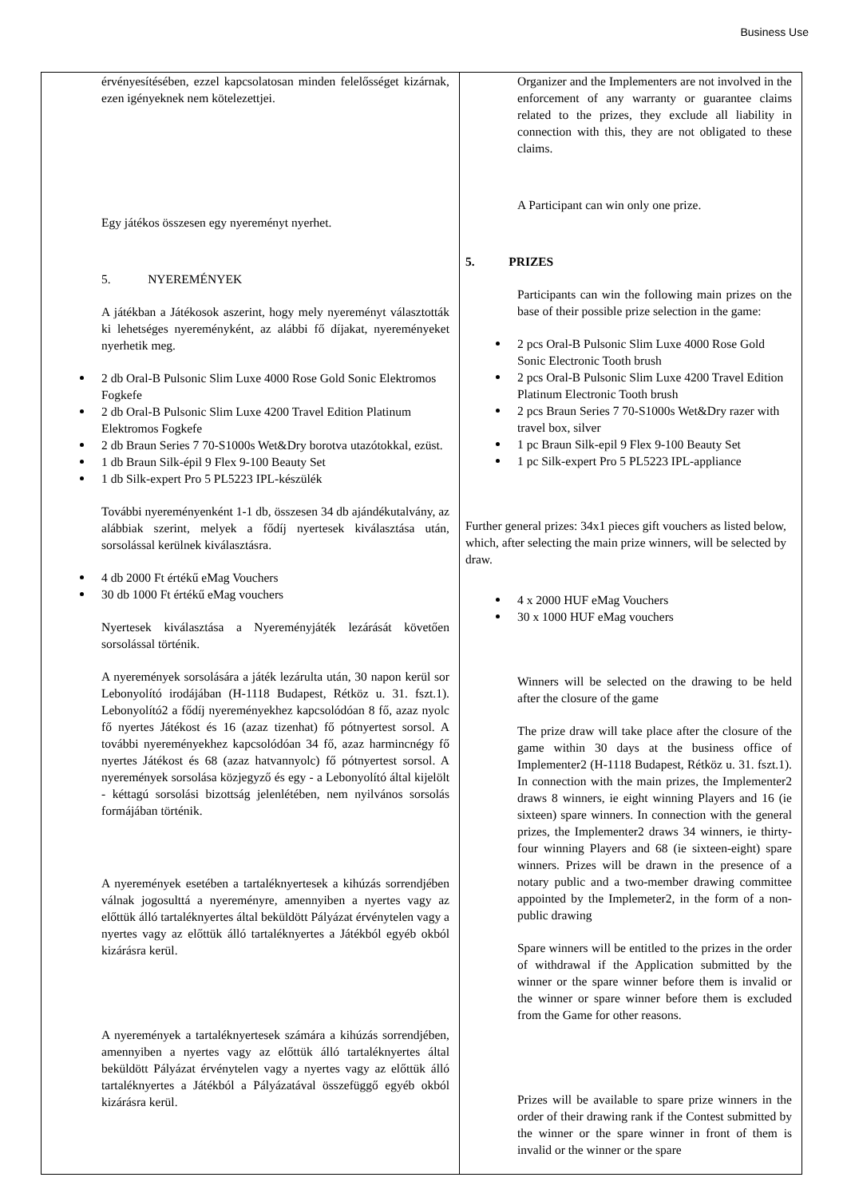Business Use
| érvényesítésében, ezzel kapcsolatosan minden felelősséget kizárnak, ezen igényeknek nem kötelezettjei. Egy játékos összesen egy nyereményt nyerhet. 5. NYEREMÉNYEK A játékban a Játékosok aszerint, hogy mely nyereményt választották ki lehetséges nyereményként, az alábbi fő díjakat, nyereményeket nyerhetik meg. 2 db Oral-B Pulsonic Slim Luxe 4000 Rose Gold Sonic Elektromos Fogkefe 2 db Oral-B Pulsonic Slim Luxe 4200 Travel Edition Platinum Elektromos Fogkefe 2 db Braun Series 7 70-S1000s Wet&Dry borotva utazótokkal, ezüst. 1 db Braun Silk-épil 9 Flex 9-100 Beauty Set 1 db Silk-expert Pro 5 PL5223 IPL-készülék További nyereményenként 1-1 db, összesen 34 db ajándékutalvány, az alábbiak szerint, melyek a fődíj nyertesek kiválasztása után, sorsolással kerülnek kiválasztásra. 4 db 2000 Ft értékű eMag Vouchers 30 db 1000 Ft értékű eMag vouchers Nyertesek kiválasztása a Nyereményjáték lezárását követően sorsolással történik. A nyeremények sorsolására a játék lezárulta után, 30 napon kerül sor Lebonyolító irodájában (H-1118 Budapest, Rétköz u. 31. fszt.1). Lebonyolító2 a fődíj nyereményekhez kapcsolódóan 8 fő, azaz nyolc fő nyertes Játékost és 16 (azaz tizenhat) fő pótnyertest sorsol. A további nyereményekhez kapcsolódóan 34 fő, azaz harmincnégy fő nyertes Játékost és 68 (azaz hatvannyolc) fő pótnyertest sorsol. A nyeremények sorsolása közjegyző és egy - a Lebonyolító által kijelölt - kéttagú sorsolási bizottság jelenlétében, nem nyilvános sorsolás formájában történik. A nyeremények esetében a tartaléknyertesek a kihúzás sorrendjében válnak jogosulttá a nyereményre, amennyiben a nyertes vagy az előttük álló tartaléknyertes által beküldött Pályázat érvénytelen vagy a nyertes vagy az előttük álló tartaléknyertes a Játékból egyéb okból kizárásra kerül. A nyeremények a tartaléknyertesek számára a kihúzás sorrendjében, amennyiben a nyertes vagy az előttük álló tartaléknyertes által beküldött Pályázat érvénytelen vagy a nyertes vagy az előttük álló tartaléknyertes a Játékból a Pályázatával összefüggő egyéb okból kizárásra kerül. | Organizer and the Implementers are not involved in the enforcement of any warranty or guarantee claims related to the prizes, they exclude all liability in connection with this, they are not obligated to these claims. A Participant can win only one prize. 5. PRIZES Participants can win the following main prizes on the base of their possible prize selection in the game: 2 pcs Oral-B Pulsonic Slim Luxe 4000 Rose Gold Sonic Electronic Tooth brush 2 pcs Oral-B Pulsonic Slim Luxe 4200 Travel Edition Platinum Electronic Tooth brush 2 pcs Braun Series 7 70-S1000s Wet&Dry razer with travel box, silver 1 pc Braun Silk-epil 9 Flex 9-100 Beauty Set 1 pc Silk-expert Pro 5 PL5223 IPL-appliance Further general prizes: 34x1 pieces gift vouchers as listed below, which, after selecting the main prize winners, will be selected by draw. 4 x 2000 HUF eMag Vouchers 30 x 1000 HUF eMag vouchers Winners will be selected on the drawing to be held after the closure of the game The prize draw will take place after the closure of the game within 30 days at the business office of Implementer2 (H-1118 Budapest, Rétköz u. 31. fszt.1). In connection with the main prizes, the Implementer2 draws 8 winners, ie eight winning Players and 16 (ie sixteen) spare winners. In connection with the general prizes, the Implementer2 draws 34 winners, ie thirty-four winning Players and 68 (ie sixteen-eight) spare winners. Prizes will be drawn in the presence of a notary public and a two-member drawing committee appointed by the Implemeter2, in the form of a non-public drawing Spare winners will be entitled to the prizes in the order of withdrawal if the Application submitted by the winner or the spare winner before them is invalid or the winner or spare winner before them is excluded from the Game for other reasons. Prizes will be available to spare prize winners in the order of their drawing rank if the Contest submitted by the winner or the spare winner in front of them is invalid or the winner or the spare |